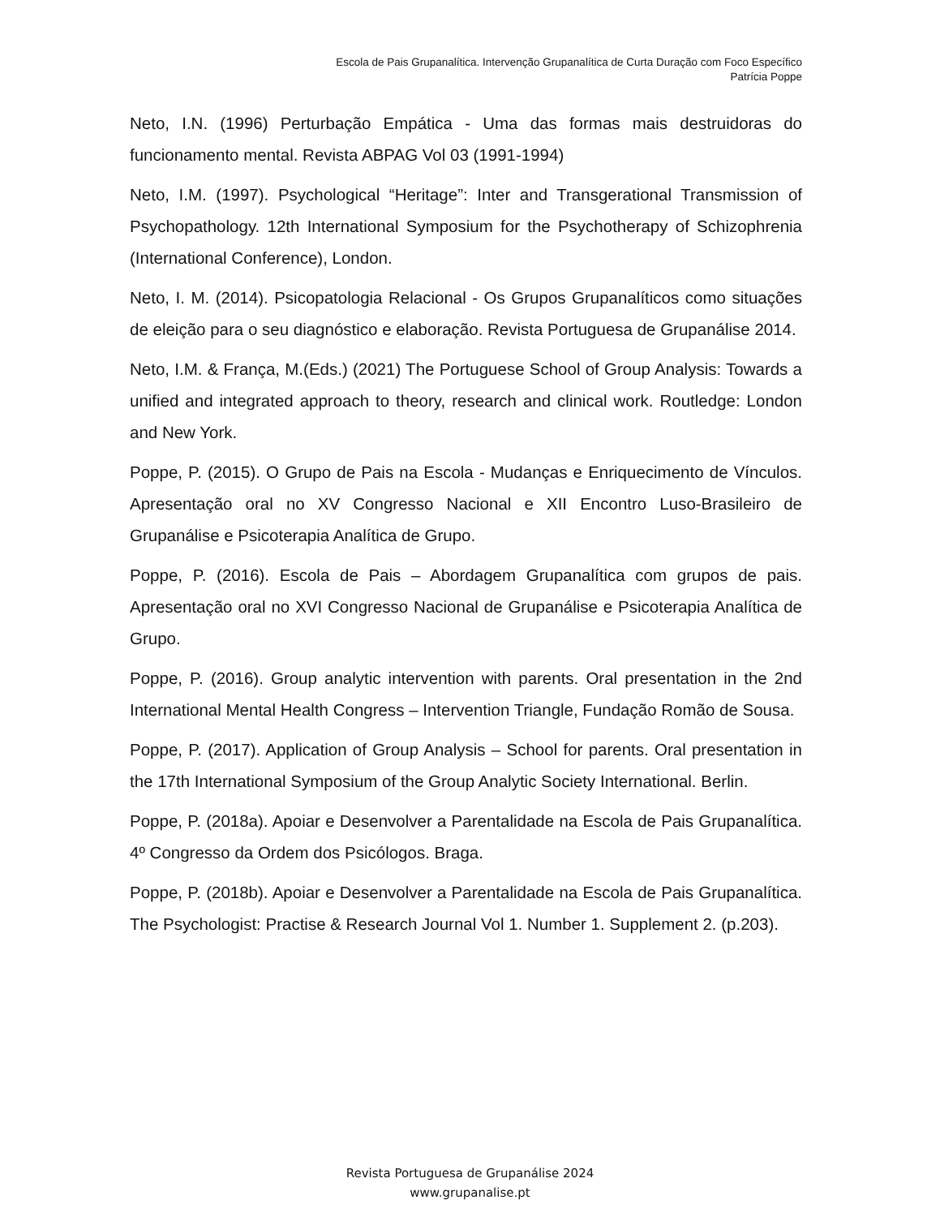Escola de Pais Grupanalítica. Intervenção Grupanalítica de Curta Duração com Foco Específico
Patrícia Poppe
Neto, I.N. (1996) Perturbação Empática - Uma das formas mais destruidoras do funcionamento mental. Revista ABPAG Vol 03 (1991-1994)
Neto, I.M. (1997). Psychological “Heritage”: Inter and Transgerational Transmission of Psychopathology. 12th International Symposium for the Psychotherapy of Schizophrenia (International Conference), London.
Neto, I. M. (2014). Psicopatologia Relacional - Os Grupos Grupanalíticos como situações de eleição para o seu diagnóstico e elaboração. Revista Portuguesa de Grupanálise 2014.
Neto, I.M. & França, M.(Eds.) (2021) The Portuguese School of Group Analysis: Towards a unified and integrated approach to theory, research and clinical work. Routledge: London and New York.
Poppe, P. (2015). O Grupo de Pais na Escola - Mudanças e Enriquecimento de Vínculos. Apresentação oral no XV Congresso Nacional e XII Encontro Luso-Brasileiro de Grupanálise e Psicoterapia Analítica de Grupo.
Poppe, P. (2016). Escola de Pais – Abordagem Grupanalítica com grupos de pais. Apresentação oral no XVI Congresso Nacional de Grupanálise e Psicoterapia Analítica de Grupo.
Poppe, P. (2016). Group analytic intervention with parents. Oral presentation in the 2nd International Mental Health Congress – Intervention Triangle, Fundação Romão de Sousa.
Poppe, P. (2017). Application of Group Analysis – School for parents. Oral presentation in the 17th International Symposium of the Group Analytic Society International. Berlin.
Poppe, P. (2018a). Apoiar e Desenvolver a Parentalidade na Escola de Pais Grupanalítica. 4º Congresso da Ordem dos Psicólogos. Braga.
Poppe, P. (2018b). Apoiar e Desenvolver a Parentalidade na Escola de Pais Grupanalítica. The Psychologist: Practise & Research Journal Vol 1. Number 1. Supplement 2. (p.203).
Revista Portuguesa de Grupanálise 2024
www.grupanalise.pt